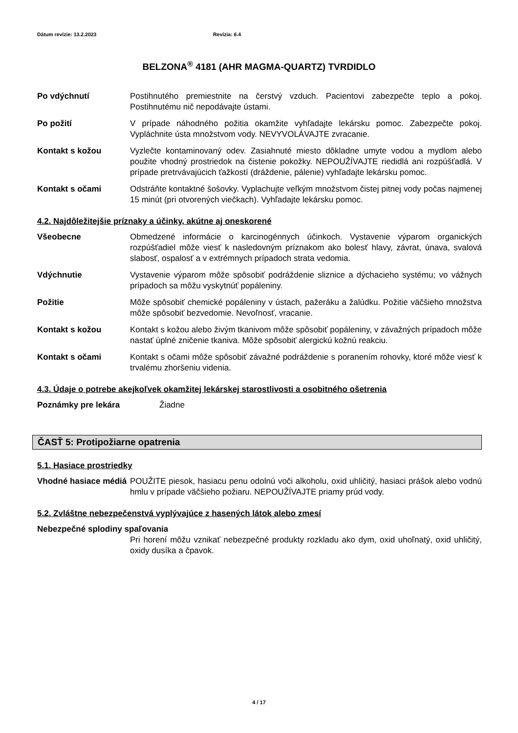Dátum revízie: 13.2.2023 Revízia: 6.4
BELZONA<sup>®</sup> 4181 (AHR MAGMA-QUARTZ) TVRDIDLO
Po vdýchnutí Postihnutého premiestnite na čerstvý vzduch. Pacientovi zabezpečte teplo a pokoj. Postihnutému nič nepodávajte ústami.
Po požití V prípade náhodného požitia okamžite vyhľadajte lekársku pomoc. Zabezpečte pokoj. Vypláchnite ústa množstvom vody. NEVYVOLÁVAJTE zvracanie.
Kontakt s kožou Vyzlečte kontaminovaný odev. Zasiahnuté miesto dôkladne umyte vodou a mydlom alebo použite vhodný prostriedok na čistenie pokožky. NEPOUŽÍVAJTE riedidlá ani rozpúšťadlá. V prípade pretrvávajúcich ťažkostí (dráždenie, pálenie) vyhľadajte lekársku pomoc.
Kontakt s očami Odstráňte kontaktné šošovky. Vyplachujte veľkým množstvom čistej pitnej vody počas najmenej 15 minút (pri otvorených viečkach). Vyhľadajte lekársku pomoc.
4.2. Najdôležitejšie príznaky a účinky, akútne aj oneskorené
Všeobecne Obmedzené informácie o karcinogénnych účinkoch. Vystavenie výparom organických rozpúšťadiel môže viesť k nasledovným príznakom ako bolesť hlavy, závrat, únava, svalová slabosť, ospalosť a v extrémnych prípadoch strata vedomia.
Vdýchnutie Vystavenie výparom môže spôsobiť podráždenie sliznice a dýchacieho systému; vo vážnych prípadoch sa môžu vyskytnúť popáleniny.
Požitie Môže spôsobiť chemické popáleniny v ústach, pažeráku a žalúdku. Požitie väčšieho množstva môže spôsobiť bezvedomie. Nevoľnosť, vracanie.
Kontakt s kožou Kontakt s kožou alebo živým tkanivom môže spôsobiť popáleniny, v závažných prípadoch môže nastať úplné zničenie tkaniva. Môže spôsobiť alergickú kožnú reakciu.
Kontakt s očami Kontakt s očami môže spôsobiť závažné podráždenie s poranením rohovky, ktoré môže viesť k trvalému zhoršeniu videnia.
4.3. Údaje o potrebe akejkoľvek okamžitej lekárskej starostlivosti a osobitného ošetrenia
Poznámky pre lekára Žiadne
ČASŤ 5: Protipožiarne opatrenia
5.1. Hasiace prostriedky
Vhodné hasiace médiá
POUŽITE piesok, hasiacu penu odolnú voči alkoholu, oxid uhličitý, hasiaci prášok alebo vodnú hmlu v prípade väčšieho požiaru. NEPOUŽÍVAJTE priamy prúd vody.
5.2. Zvláštne nebezpečenstvá vyplývajúce z hasených látok alebo zmesí
Nebezpečné splodiny spaľovania
Pri horení môžu vznikať nebezpečné produkty rozkladu ako dym, oxid uhoľnatý, oxid uhličitý, oxidy dusíka a čpavok.
4 / 17